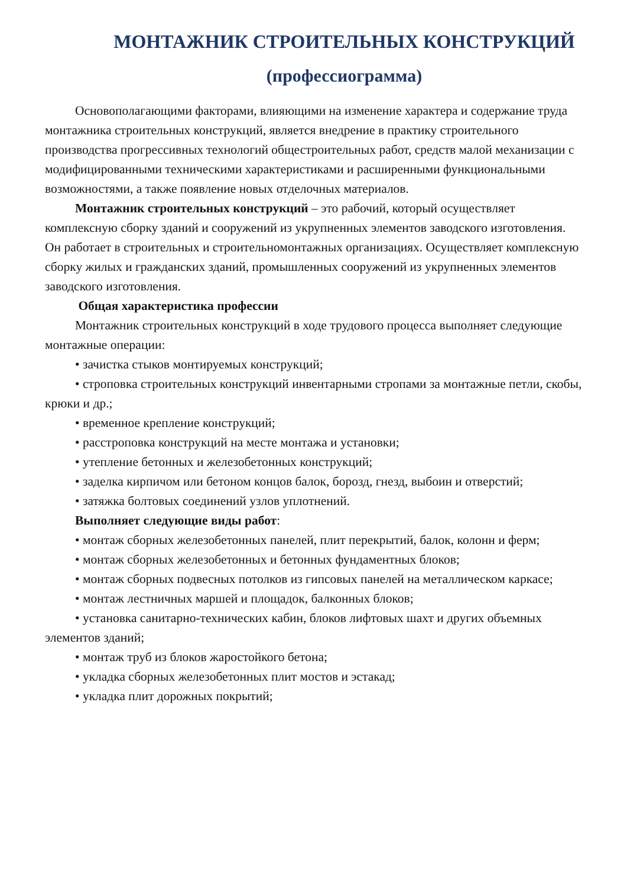МОНТАЖНИК СТРОИТЕЛЬНЫХ КОНСТРУКЦИЙ
(профессиограмма)
Основополагающими факторами, влияющими на изменение характера и содержание труда монтажника строительных конструкций, является внедрение в практику строительного производства прогрессивных технологий общестроительных работ, средств малой механизации с модифицированными техническими характеристиками и расширенными функциональными возможностями, а также появление новых отделочных материалов.
Монтажник строительных конструкций – это рабочий, который осуществляет комплексную сборку зданий и сооружений из укрупненных элементов заводского изготовления. Он работает в строительных и строительномонтажных организациях. Осуществляет комплексную сборку жилых и гражданских зданий, промышленных сооружений из укрупненных элементов заводского изготовления.
Общая характеристика профессии
Монтажник строительных конструкций в ходе трудового процесса выполняет следующие монтажные операции:
• зачистка стыков монтируемых конструкций;
• строповка строительных конструкций инвентарными стропами за монтажные петли, скобы, крюки и др.;
• временное крепление конструкций;
• расстроповка конструкций на месте монтажа и установки;
• утепление бетонных и железобетонных конструкций;
• заделка кирпичом или бетоном концов балок, борозд, гнезд, выбоин и отверстий;
• затяжка болтовых соединений узлов уплотнений.
Выполняет следующие виды работ:
• монтаж сборных железобетонных панелей, плит перекрытий, балок, колонн и ферм;
• монтаж сборных железобетонных и бетонных фундаментных блоков;
• монтаж сборных подвесных потолков из гипсовых панелей на металлическом каркасе;
• монтаж лестничных маршей и площадок, балконных блоков;
• установка санитарно-технических кабин, блоков лифтовых шахт и других объемных элементов зданий;
• монтаж труб из блоков жаростойкого бетона;
• укладка сборных железобетонных плит мостов и эстакад;
• укладка плит дорожных покрытий;